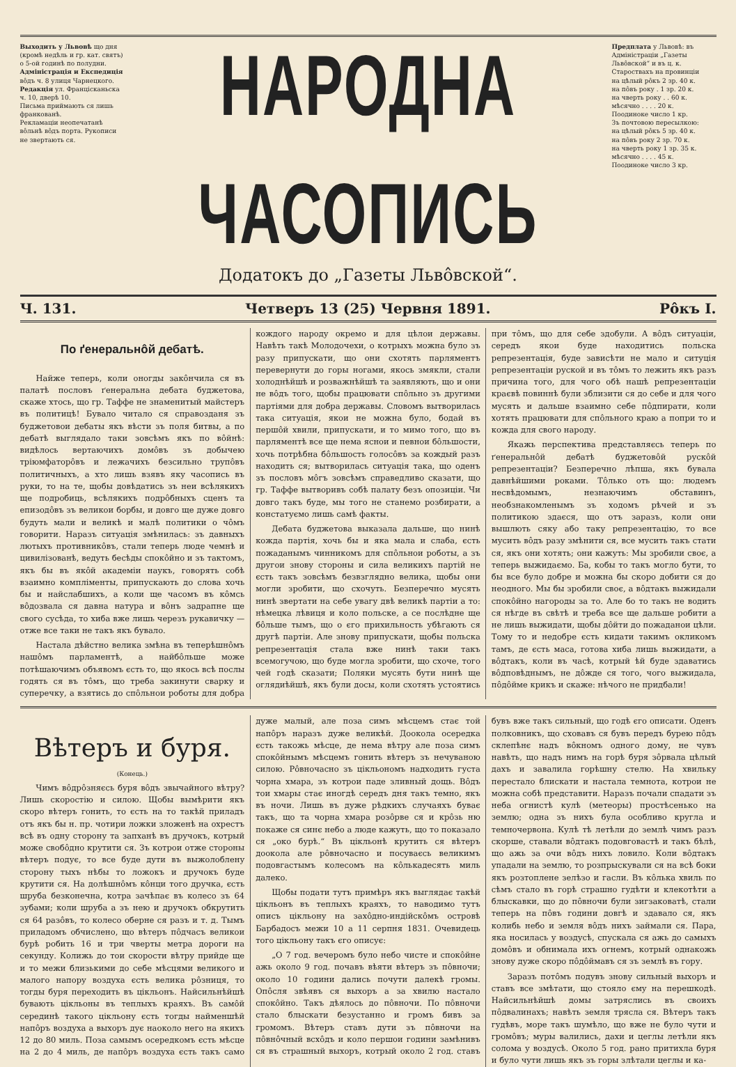Выходить у Львовѣ що дня (кромѣ недѣль и гр. кат. святъ) о 5-ой годинѣ по полудни.
Адміністрація и Експедиція вôдъ ч. 8 улиця Чарнецкого.
Редакція ул. Францісканьска ч. 10, дверѣ 10.
Письма приймають ся лишь франкованѣ.
Рекламаціи неопечатанѣ вôльнѣ вôдъ порта. Рукописи не звертають ся.
НАРОДНА ЧАСОПИСЬ
Додатокъ до „Газеты Львôвской“.
Предплата у Львовѣ: въ Адміністраціи „Газеты Львôвской“ и въ ц. к. Староствахъ на провинціи
на цѣлый рôкъ 2 зр. 40 к.
на пôвъ року . 1 зр. 20 к.
на чверть року . . 60 к.
мѣсячно . . . . 20 к.
Поодиноке число 1 кр.
Зъ почтовою пересылкою:
на цѣлый рôкъ 5 зр. 40 к.
на пôвъ року 2 зр. 70 к.
на чверть року 1 зр. 35 к.
мѣсячно . . . . 45 к.
Поодиноке число 3 кр.
Ч. 131. Четверъ 13 (25) Червня 1891. Рôкъ I.
По ґенеральнôй дебатѣ.
Найже теперь, коли оногды закôнчила ся въ палатѣ пословъ ґенеральна дебата буджетова, скаже хтось, що гр. Таффе не знаменитый майстеръ въ политицѣ! Бувало читало ся справозданя зъ буджетовои дебаты якъ вѣсти зъ поля битвы, а по дебатѣ выглядало таки зовсѣмъ якъ по вôйнѣ: видѣлось вертаючихъ домôвъ зъ добычею трiюмфаторôвъ и лежачихъ безсильно трупôвъ политичныхъ, а хто лишь взявъ яку часопись въ руки, то на те, щобы довѣдатись зъ неи всѣлякихъ ще подробиць, всѣлякихъ подрôбныхъ сценъ та епизодôвъ зъ великои борбы, и довго ще дуже довго будуть мали и великѣ и малѣ политики о чôмъ говорити. Наразъ ситуація змѣнилась: зъ давныхъ лютыхъ противникôвъ, стали теперь люде чемнѣ и цивилізованѣ, ведуть бесѣды спокôйно и зъ тактомъ, якъ бы въ якôй академіи наукъ, говорять собѣ взаимно компліменты, припускають до слова хочь бы и найслабшихъ, а коли ще часомъ въ кôмсь вôдозвала ся давна натура и вôнъ задрапне ще свого сусѣда, то хиба вже лишь черезъ рукавичку — отже все таки не такъ якъ бувало.
Настала дѣйстно велика змѣна въ теперѣшнôмъ нашôмъ парламентѣ, а найбôльше може потѣшаючимъ объявомъ єсть то, що якось всѣ послы годять ся въ тôмъ, що треба закинути сварку и суперечку, а взятись до спôльнои роботы для добра кождого народу окремо и для цѣлои державы. Навѣть такѣ Молодочехи, о котрыхъ можна було зъ разу припускати, що они схотять парляментъ перевернути до горы ногами, якось змякли, стали холоднѣйшѣ и розважнѣйшѣ та заявляють, що и они не вôдъ того, щобы працювати спôльно зъ другими партiями для добра державы. Словомъ вытворилась така ситуація, якои не можна було, бодай въ першôй хвили, припускати, и то мимо того, що въ парляментѣ все ще нема яснои и певнои бôльшости, хочь потрѣбна бôльшость голосôвъ за кождый разъ находить ся; вытворилась ситуація така, що оденъ зъ пословъ мôгъ зовсѣмъ справедливо сказати, що гр. Таффе вытворивъ собѣ палату безъ опозиціи. Чи довго такъ буде, мы того не станемо розбирати, а констатуємо лишь самѣ факты.
Дебата буджетова выказала дальше, що нинѣ кожда партія, хочь бы и яка мала и слаба, єсть пожаданымъ чинникомъ для спôльнои роботы, а зъ другои знову стороны и сила великихъ партiй не єсть такъ зовсѣмъ безвзглядно велика, щобы они могли зробити, що схочуть. Безперечно мусять нинѣ звертати на себе увагу двѣ великѣ партiи а то: нѣмецка лѣвиця и коло польске, а се послѣдне ще бôльше тымъ, що о єго прихильность убѣгають ся другѣ партiи. Але знову припускати, щобы польска репрезентація стала вже нинѣ таки такъ всемогучою, що буде могла зробити, що схоче, того чей годѣ сказати; Поляки мусять бути нинѣ ще оглядиѣйшѣ, якъ були досы, коли схотять устоятись при тôмъ, що для себе здобули. А вôдъ ситуаціи, середъ якои буде находитись польска репрезентація, буде зависѣти не мало и ситуція репрезентаціи руской и въ тôмъ то лежить якъ разъ причина того, для чого обѣ нашѣ репрезентаціи краєвѣ повиннѣ були зблизити ся до себе и для чого мусять и дальше взаимно себе пôдпирати, коли хотять працювати для спôльного краю а попри то и кожда для свого народу.
Якажь перспектива представляєсь теперь по ґенеральнôй дебатѣ буджетовôй рускôй репрезентаціи? Безперечно лѣпша, якъ бувала давнѣйшими роками. Тôлько оть що: людемъ несвѣдомымъ, незнаючимъ обставинъ, необзнакомленымъ зъ ходомъ рѣчей и зъ политикою здаєся, що отъ заразъ, коли они вышлють сяку або таку репрезентацію, то все мусить вôдъ разу змѣнити ся, все мусить такъ стати ся, якъ они хотять; они кажуть: Мы зробили своє, а теперь выжидаємо. Ба, кобы то такъ могло бути, то бы все було добре и можна бы скоро добити ся до неодного. Мы бы зробили своє, а вôдтакъ выжидали спокôйно нагороды за то. Але бо то такъ не водить ся нѣгде въ свѣтѣ и треба все ще дальше робити а не лишь выжидати, щобы дôйти до пожаданои цѣли. Тому то и недобре єсть кидати такимъ окликомъ тамъ, де єсть маса, готова хиба лишь выжидати, а вôдтакъ, коли въ часѣ, котрый ѣй буде здаватись вôдповѣднымъ, не дôжде ся того, чого выжидала, пôдôйме крикъ и скаже: нѣчого не придбали!
Вѣтеръ и буря.
(Конець.)
Чимъ вôдрôзняєсь буря вôдъ звычайного вѣтру? Лишь скоростію и силою. Щобы вымѣрити якъ скоро вѣтеръ гонить, то єсть на то такѣй приладъ отъ якъ бы н. пр. чотири ложки зложенѣ на охрестъ всѣ въ одну сторону та запханѣ въ дручокъ, котрый може свобôдно крутити ся. Зъ котрои отже стороны вѣтеръ подує, то все буде дути въ выжолоблену сторону тыхъ нѣбы то ложокъ и дручокъ буде крутити ся. На долѣшнôмъ кôнци того дручка, єсть шруба безконечна, котра зачѣпає въ колесо зъ 64 зубами; коли шруба а зъ нею и дручокъ обкрутить ся 64 разôвъ, то колесо оберне ся разъ и т. д. Тымъ приладомъ обчислено, що вѣтеръ пôдчасъ великои бурѣ робить 16 и три чверты метра дороги на секунду. Колижь до тои скорости вѣтру прийде ще и то межи близькими до себе мѣсцями великого и малого напору воздуха єсть велика рôзниця, то тогды буря переходить въ цiкльонъ. Найсильнѣйшѣ бувають цiкльоны въ теплыхъ краяхъ. Въ самôй серединѣ такого цiкльону єсть тогды найменшѣй напôръ воздуха а выхоръ дує наоколо него на якихъ 12 до 80 миль. Поза самымъ осередкомъ єсть мѣсце на 2 до 4 миль, де напôръ воздуха єсть такъ само дуже малый, але поза симъ мѣсцемъ стає той напôръ наразъ дуже великѣй. Доокола осередка єсть такожь мѣсце, де нема вѣтру але поза симъ спокôйнымъ мѣсцемъ гонить вѣтеръ зъ нечуваною силою. Рôвночасно зъ цiкльономъ надходить густа чорна хмара, зъ котрои паде зливный дощь. Вôдъ тои хмары стає иногдѣ середъ дня такъ темно, якъ въ ночи. Лишь въ дуже рѣдкихъ случаяхъ буває такъ, що та чорна хмара розôрве ся и крôзь ню покаже ся синє небо а люде кажуть, що то показало ся „око бурѣ.“ Въ цiкльонѣ крутить ся вѣтеръ доокола але рôвночасно и посуваєсь великимъ подовгастымъ колесомъ на кôлькадесять миль далеко.
Щобы подати тутъ примѣръ якъ выглядає такѣй цiкльонъ въ теплыхъ краяхъ, то наводимо тутъ описъ цiкльону на захôдно-индійскôмъ островѣ Барбадосъ межи 10 а 11 серпня 1831. Очевидець того цiкльону такъ єго описує:
„О 7 год. вечеромъ було небо чисте и спокôйне ажь около 9 год. почавъ вѣяти вѣтеръ зъ пôвночи; около 10 години дались почути далекѣ громы. Опôсля звѣявъ ся выхоръ а за хвилю настало спокôйно. Такъ дѣялось до пôвночи. По пôвночи стало блыскати безустанно и громъ бивъ за громомъ. Вѣтеръ ставъ дути зъ пôвночи на пôвнôчный всхôдъ и коло першои години замѣнивъ ся въ страшный выхоръ, котрый около 2 год. ставъ бувъ вже такъ сильный, що годѣ єго описати. Оденъ полковникъ, що сховавъ ся бувъ передъ бурею пôдъ склепѣнє надъ вôкномъ одного дому, не чувъ навѣть, що надъ нимъ на горѣ буря зôрвала цѣлый дахъ и завалила горѣшну стелю. На хвильку перестало блискати и настала темнота, котрои не можна собѣ представити. Наразъ почали спадати зъ неба огнистѣ кулѣ (метеоры) простѣсенько на землю; одна зъ нихъ була особливо кругла и темночервона. Кулѣ тѣ летѣли до землѣ чимъ разъ скорше, ставали вôдтакъ подовговастѣ и такъ бѣлѣ, що ажь за очи вôдъ нихъ ловило. Коли вôдтакъ упадали на землю, то розпрыскували ся на всѣ боки якъ розтоплене зелѣзо и гасли. Въ кôлька хвиль по сѣмъ стало въ горѣ страшно гудѣти и клекотѣти а блыскавки, що до пôвночи були зигзаковатѣ, стали теперь на пôвъ години довгѣ и здавало ся, якъ колибь небо и земля вôдъ нихъ займали ся. Пара, яка носилась у воздусѣ, спускала ся ажь до самыхъ домôвъ и обнимала ихъ огнемъ, котрый однакожь знову дуже скоро пôдôймавъ ся зъ землѣ въ гору.
Заразъ потôмъ подувъ знову сильный выхоръ и ставъ все змѣтати, що стояло єму на перешкодѣ. Найсильнѣйшѣ домы затряслись въ своихъ пôдвалинахъ; навѣть земля трясла ся. Вѣтеръ такъ гудѣвъ, море такъ шумѣло, що вже не було чути и громôвъ; муры валились, дахи и цеглы летѣли якъ солома у воздусѣ. Около 5 год. рано притихла буря и було чути лишь якъ зъ горы злѣтали цеглы и ка-